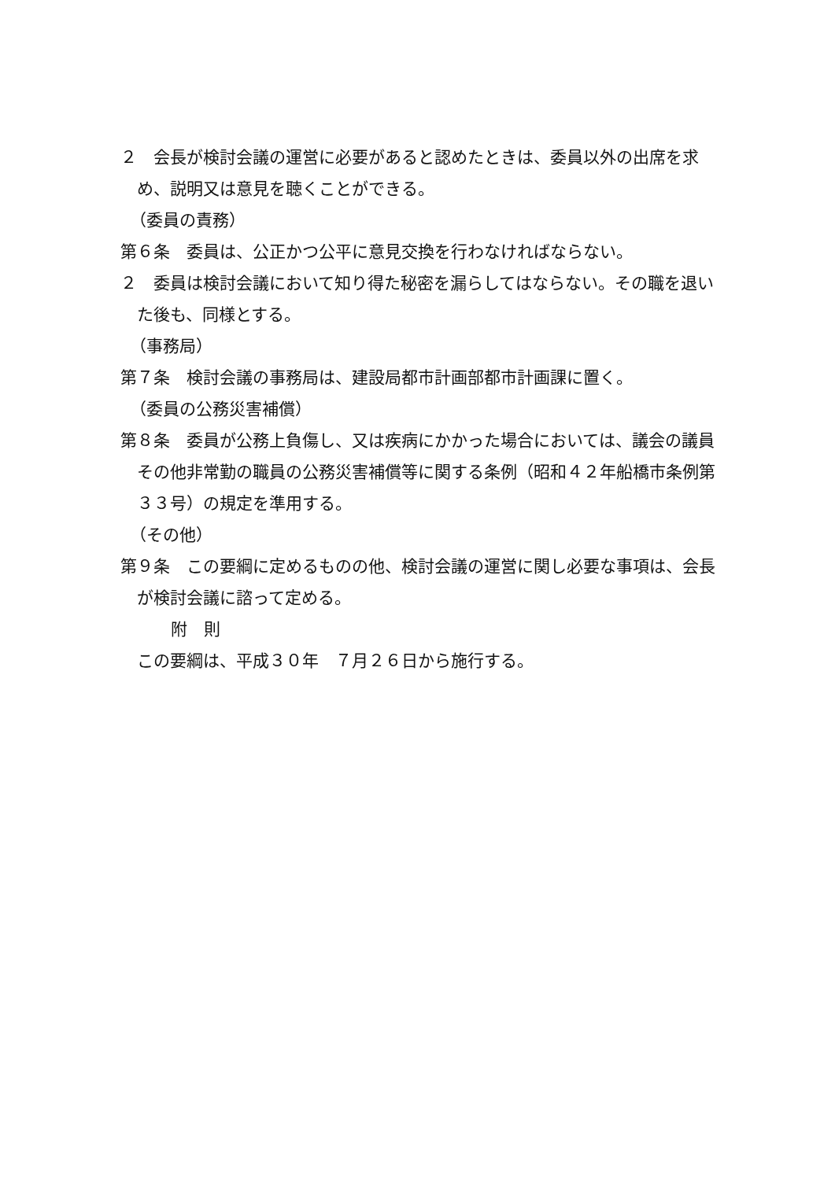２　会長が検討会議の運営に必要があると認めたときは、委員以外の出席を求め、説明又は意見を聴くことができる。
（委員の責務）
第６条　委員は、公正かつ公平に意見交換を行わなければならない。
２　委員は検討会議において知り得た秘密を漏らしてはならない。その職を退いた後も、同様とする。
（事務局）
第７条　検討会議の事務局は、建設局都市計画部都市計画課に置く。
（委員の公務災害補償）
第８条　委員が公務上負傷し、又は疾病にかかった場合においては、議会の議員その他非常勤の職員の公務災害補償等に関する条例（昭和４２年船橋市条例第３３号）の規定を準用する。
（その他）
第９条　この要綱に定めるものの他、検討会議の運営に関し必要な事項は、会長が検討会議に諮って定める。
附　則
この要綱は、平成３０年　７月２６日から施行する。